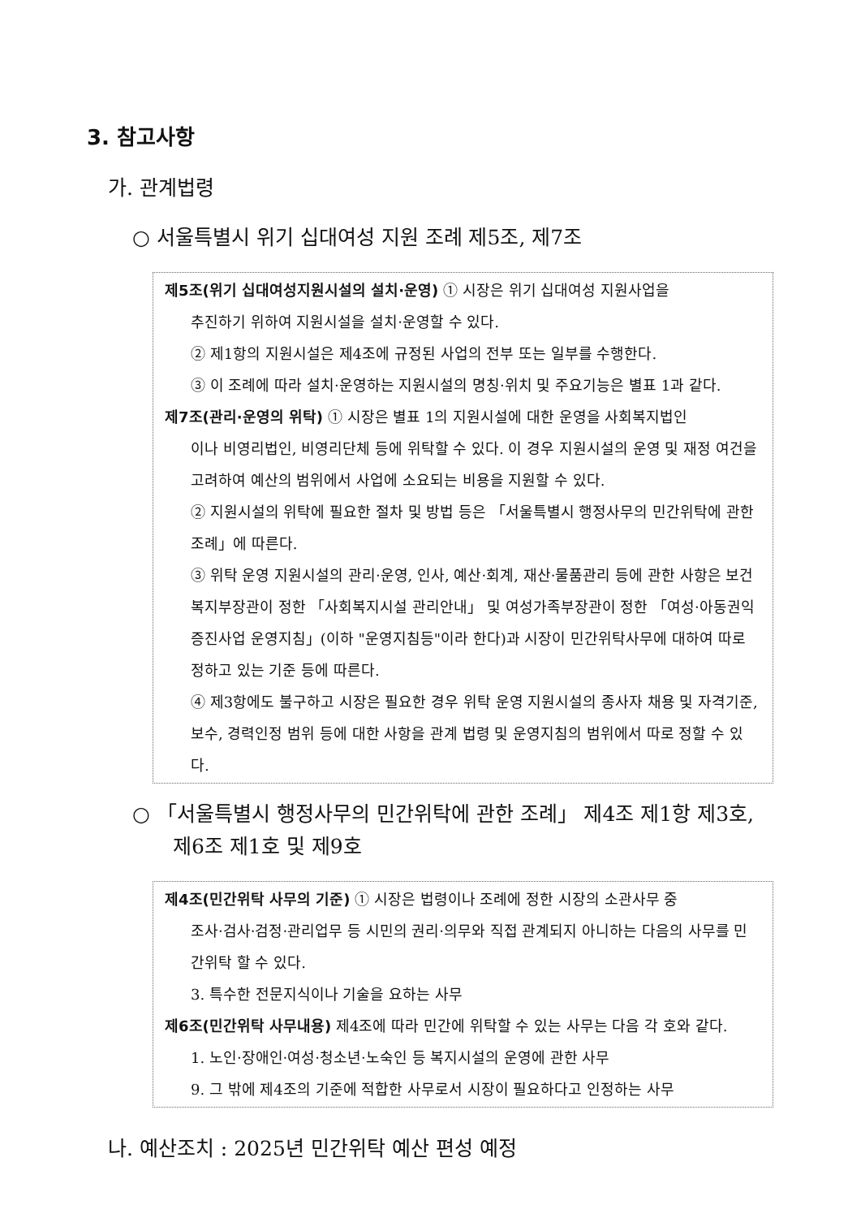3. 참고사항
가. 관계법령
○ 서울특별시 위기 십대여성 지원 조례 제5조, 제7조
제5조(위기 십대여성지원시설의 설치·운영) ① 시장은 위기 십대여성 지원사업을
추진하기 위하여 지원시설을 설치·운영할 수 있다.
② 제1항의 지원시설은 제4조에 규정된 사업의 전부 또는 일부를 수행한다.
③ 이 조례에 따라 설치·운영하는 지원시설의 명칭·위치 및 주요기능은 별표 1과 같다.
제7조(관리·운영의 위탁) ① 시장은 별표 1의 지원시설에 대한 운영을 사회복지법인
이나 비영리법인, 비영리단체 등에 위탁할 수 있다. 이 경우 지원시설의 운영 및 재정 여건을 고려하여 예산의 범위에서 사업에 소요되는 비용을 지원할 수 있다.
② 지원시설의 위탁에 필요한 절차 및 방법 등은 「서울특별시 행정사무의 민간위탁에 관한 조례」에 따른다.
③ 위탁 운영 지원시설의 관리·운영, 인사, 예산·회계, 재산·물품관리 등에 관한 사항은 보건복지부장관이 정한 「사회복지시설 관리안내」 및 여성가족부장관이 정한 「여성·아동권익증진사업 운영지침」(이하 "운영지침등"이라 한다)과 시장이 민간위탁사무에 대하여 따로 정하고 있는 기준 등에 따른다.
④ 제3항에도 불구하고 시장은 필요한 경우 위탁 운영 지원시설의 종사자 채용 및 자격기준, 보수, 경력인정 범위 등에 대한 사항을 관계 법령 및 운영지침의 범위에서 따로 정할 수 있다.
○ 「서울특별시 행정사무의 민간위탁에 관한 조례」 제4조 제1항 제3호,
제6조 제1호 및 제9호
제4조(민간위탁 사무의 기준) ① 시장은 법령이나 조례에 정한 시장의 소관사무 중
조사·검사·검정·관리업무 등 시민의 권리·의무와 직접 관계되지 아니하는 다음의 사무를 민간위탁 할 수 있다.
3. 특수한 전문지식이나 기술을 요하는 사무
제6조(민간위탁 사무내용) 제4조에 따라 민간에 위탁할 수 있는 사무는 다음 각 호와 같다.
1. 노인·장애인·여성·청소년·노숙인 등 복지시설의 운영에 관한 사무
9. 그 밖에 제4조의 기준에 적합한 사무로서 시장이 필요하다고 인정하는 사무
나. 예산조치 : 2025년 민간위탁 예산 편성 예정